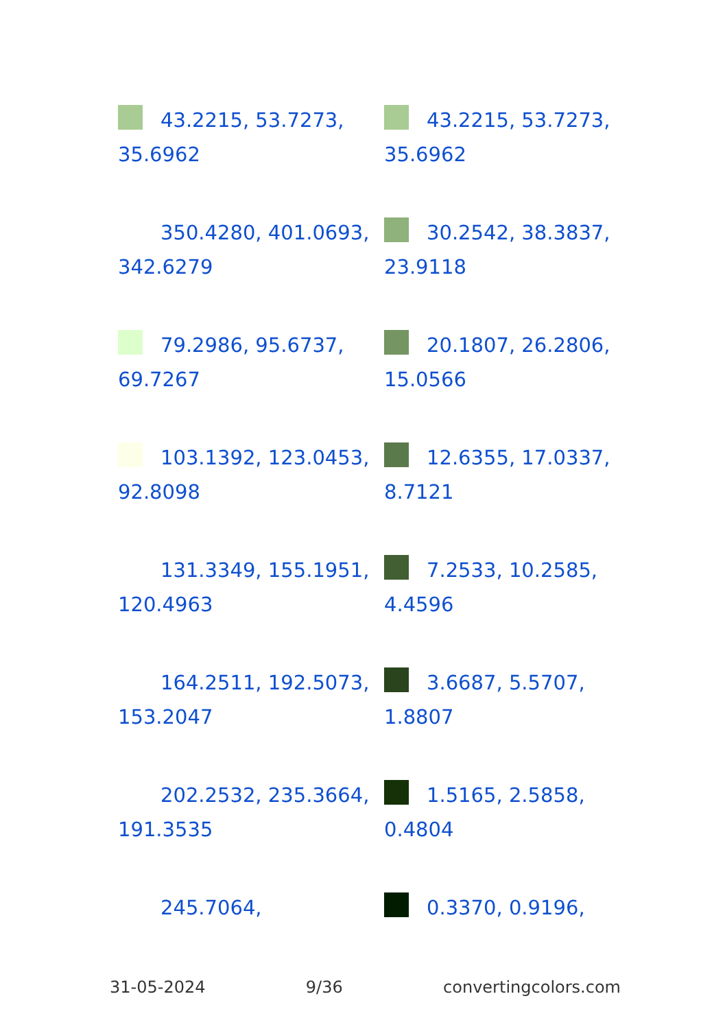43.2215, 53.7273, 35.6962
43.2215, 53.7273, 35.6962
350.4280, 401.0693, 342.6279
30.2542, 38.3837, 23.9118
79.2986, 95.6737, 69.7267
20.1807, 26.2806, 15.0566
103.1392, 123.0453, 92.8098
12.6355, 17.0337, 8.7121
131.3349, 155.1951, 120.4963
7.2533, 10.2585, 4.4596
164.2511, 192.5073, 153.2047
3.6687, 5.5707, 1.8807
202.2532, 235.3664, 191.3535
1.5165, 2.5858, 0.4804
245.7064,
0.3370, 0.9196,
31-05-2024 9/36 convertingcolors.com